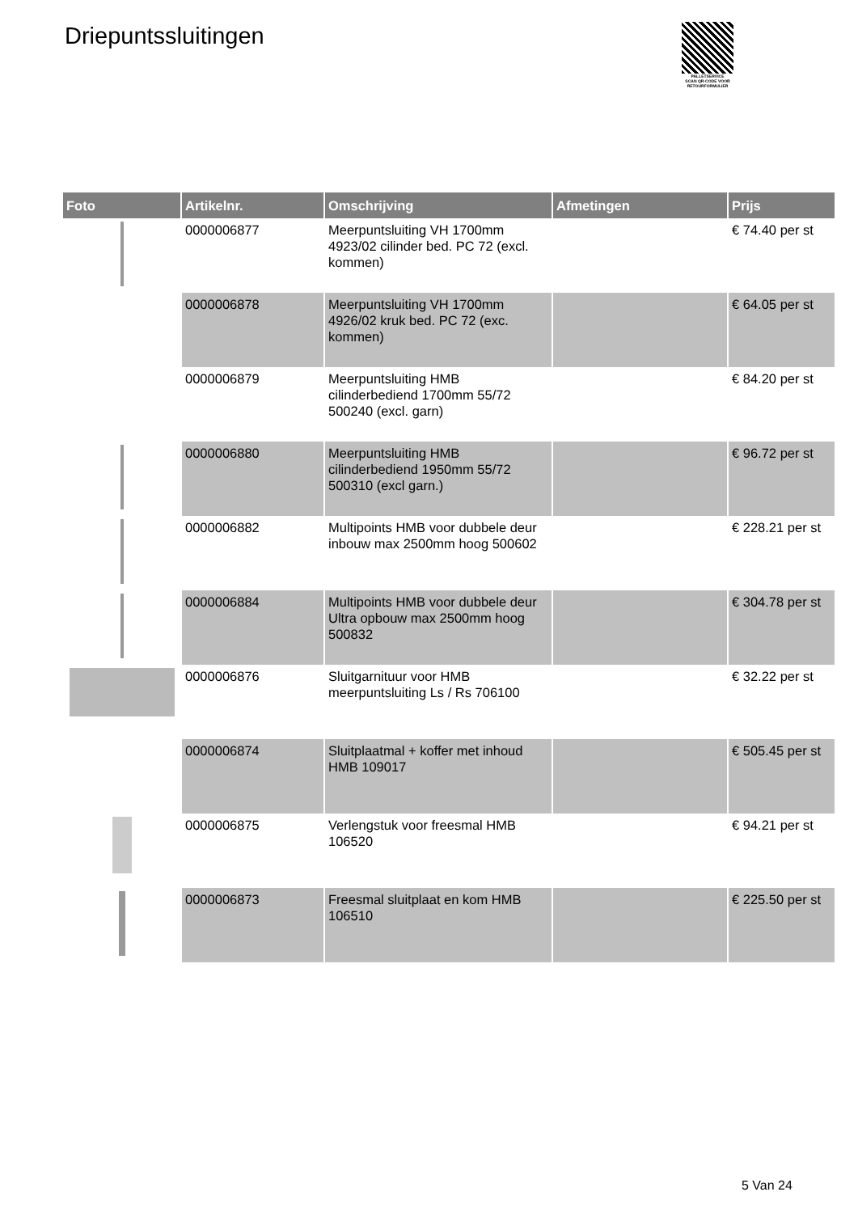Driepuntssluitingen
PALLETSERVICE
SCAN QR-CODE VOOR RETOURFORMULIER
| Foto | Artikelnr. | Omschrijving | Afmetingen | Prijs |
| --- | --- | --- | --- | --- |
| | 0000006877 | Meerpuntsluiting VH 1700mm 4923/02 cilinder bed. PC 72 (excl. kommen) | | € 74.40 per st |
| | 0000006878 | Meerpuntsluiting VH 1700mm 4926/02 kruk bed. PC 72 (exc. kommen) | | € 64.05 per st |
| | 0000006879 | Meerpuntsluiting HMB cilinderbediend 1700mm 55/72 500240 (excl. garn) | | € 84.20 per st |
| | 0000006880 | Meerpuntsluiting HMB cilinderbediend 1950mm 55/72 500310 (excl garn.) | | € 96.72 per st |
| | 0000006882 | Multipoints HMB voor dubbele deur inbouw max 2500mm hoog 500602 | | € 228.21 per st |
| | 0000006884 | Multipoints HMB voor dubbele deur Ultra opbouw max 2500mm hoog 500832 | | € 304.78 per st |
| | 0000006876 | Sluitgarnituur voor HMB meerpuntsluiting Ls / Rs 706100 | | € 32.22 per st |
| | 0000006874 | Sluitplaatmal + koffer met inhoud HMB 109017 | | € 505.45 per st |
| | 0000006875 | Verlengstuk voor freesmal HMB 106520 | | € 94.21 per st |
| | 0000006873 | Freesmal sluitplaat en kom HMB 106510 | | € 225.50 per st |
5 Van 24